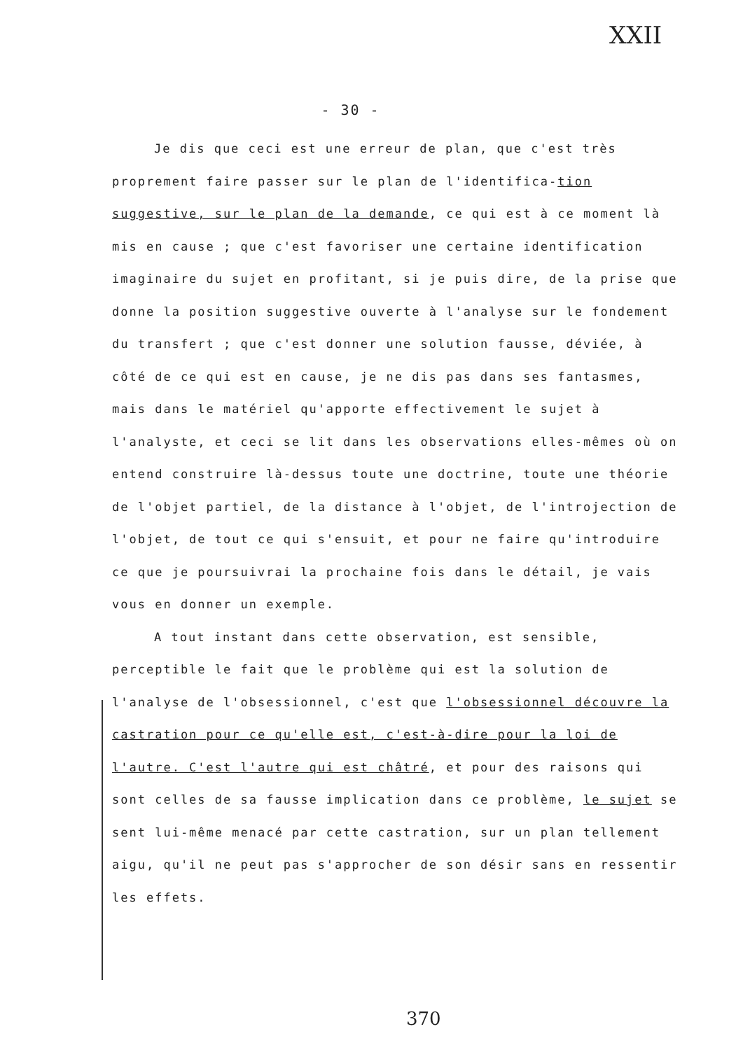XXII
- 30 -
Je dis que ceci est une erreur de plan, que c'est très proprement faire passer sur le plan de l'identifica-tion suggestive, sur le plan de la demande, ce qui est à ce moment là mis en cause ; que c'est favoriser une certaine identification imaginaire du sujet en profitant, si je puis dire, de la prise que donne la position suggestive ouverte à l'analyse sur le fondement du transfert ; que c'est donner une solution fausse, déviée, à côté de ce qui est en cause, je ne dis pas dans ses fantasmes, mais dans le matériel qu'apporte effectivement le sujet à l'analyste, et ceci se lit dans les observations elles-mêmes où on entend construire là-dessus toute une doctrine, toute une théorie de l'objet partiel, de la distance à l'objet, de l'introjection de l'objet, de tout ce qui s'ensuit, et pour ne faire qu'introduire ce que je poursuivrai la prochaine fois dans le détail, je vais vous en donner un exemple.
A tout instant dans cette observation, est sensible, perceptible le fait que le problème qui est la solution de l'analyse de l'obsessionnel, c'est que l'obsessionnel découvre la castration pour ce qu'elle est, c'est-à-dire pour la loi de l'autre. C'est l'autre qui est châtré, et pour des raisons qui sont celles de sa fausse implication dans ce problème, le sujet se sent lui-même menacé par cette castration, sur un plan tellement aigu, qu'il ne peut pas s'approcher de son désir sans en ressentir les effets.
370